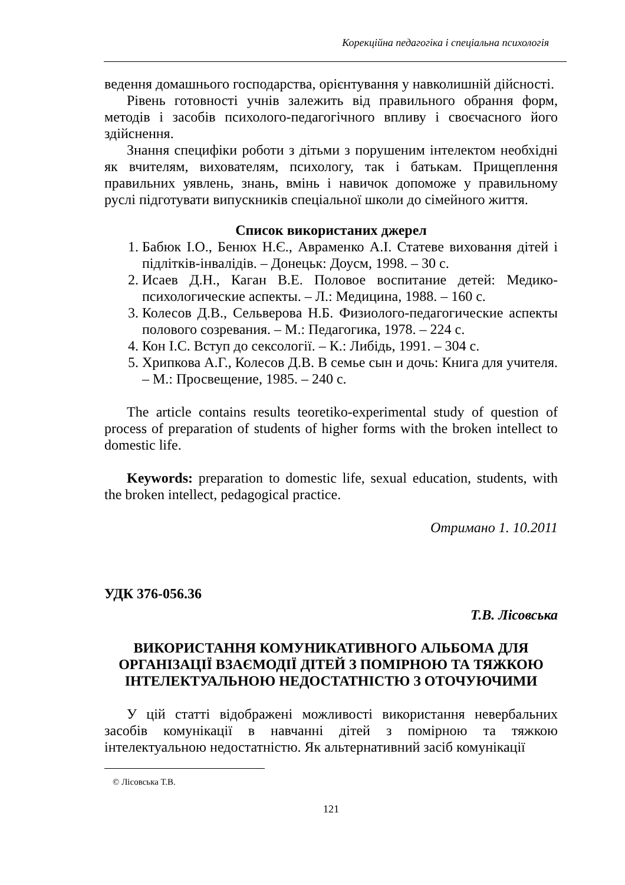Корекційна педагогіка і спеціальна психологія
ведення домашнього господарства, орієнтування у навколишній дійсності.
Рівень готовності учнів залежить від правильного обрання форм, методів і засобів психолого-педагогічного впливу і своєчасного його здійснення.
Знання специфіки роботи з дітьми з порушеним інтелектом необхідні як вчителям, вихователям, психологу, так і батькам. Прищеплення правильних уявлень, знань, вмінь і навичок допоможе у правильному руслі підготувати випускників спеціальної школи до сімейного життя.
Список використаних джерел
1. Бабюк І.О., Бенюх Н.Є., Авраменко А.І. Статеве виховання дітей і підлітків-інвалідів. – Донецьк: Доусм, 1998. – 30 с.
2. Исаев Д.Н., Каган В.Е. Половое воспитание детей: Медико-психологические аспекты. – Л.: Медицина, 1988. – 160 с.
3. Колесов Д.В., Сельверова Н.Б. Физиолого-педагогические аспекты полового созревания. – М.: Педагогика, 1978. – 224 с.
4. Кон І.С. Вступ до сексології. – К.: Либідь, 1991. – 304 с.
5. Хрипкова А.Г., Колесов Д.В. В семье сын и дочь: Книга для учителя. – М.: Просвещение, 1985. – 240 с.
The article contains results teoretiko-experimental study of question of process of preparation of students of higher forms with the broken intellect to domestic life.
Keywords: preparation to domestic life, sexual education, students, with the broken intellect, pedagogical practice.
Отримано 1. 10.2011
УДК 376-056.36
Т.В. Лісовська
ВИКОРИСТАННЯ КОМУНИКАТИВНОГО АЛЬБОМА ДЛЯ ОРГАНІЗАЦІЇ ВЗАЄМОДІЇ ДІТЕЙ З ПОМІРНОЮ ТА ТЯЖКОЮ ІНТЕЛЕКТУАЛЬНОЮ НЕДОСТАТНІСТЮ З ОТОЧУЮЧИМИ
У цій статті відображені можливості використання невербальних засобів комунікації в навчанні дітей з помірною та тяжкою інтелектуальною недостатністю. Як альтернативний засіб комунікації
© Лісовська Т.В.
121